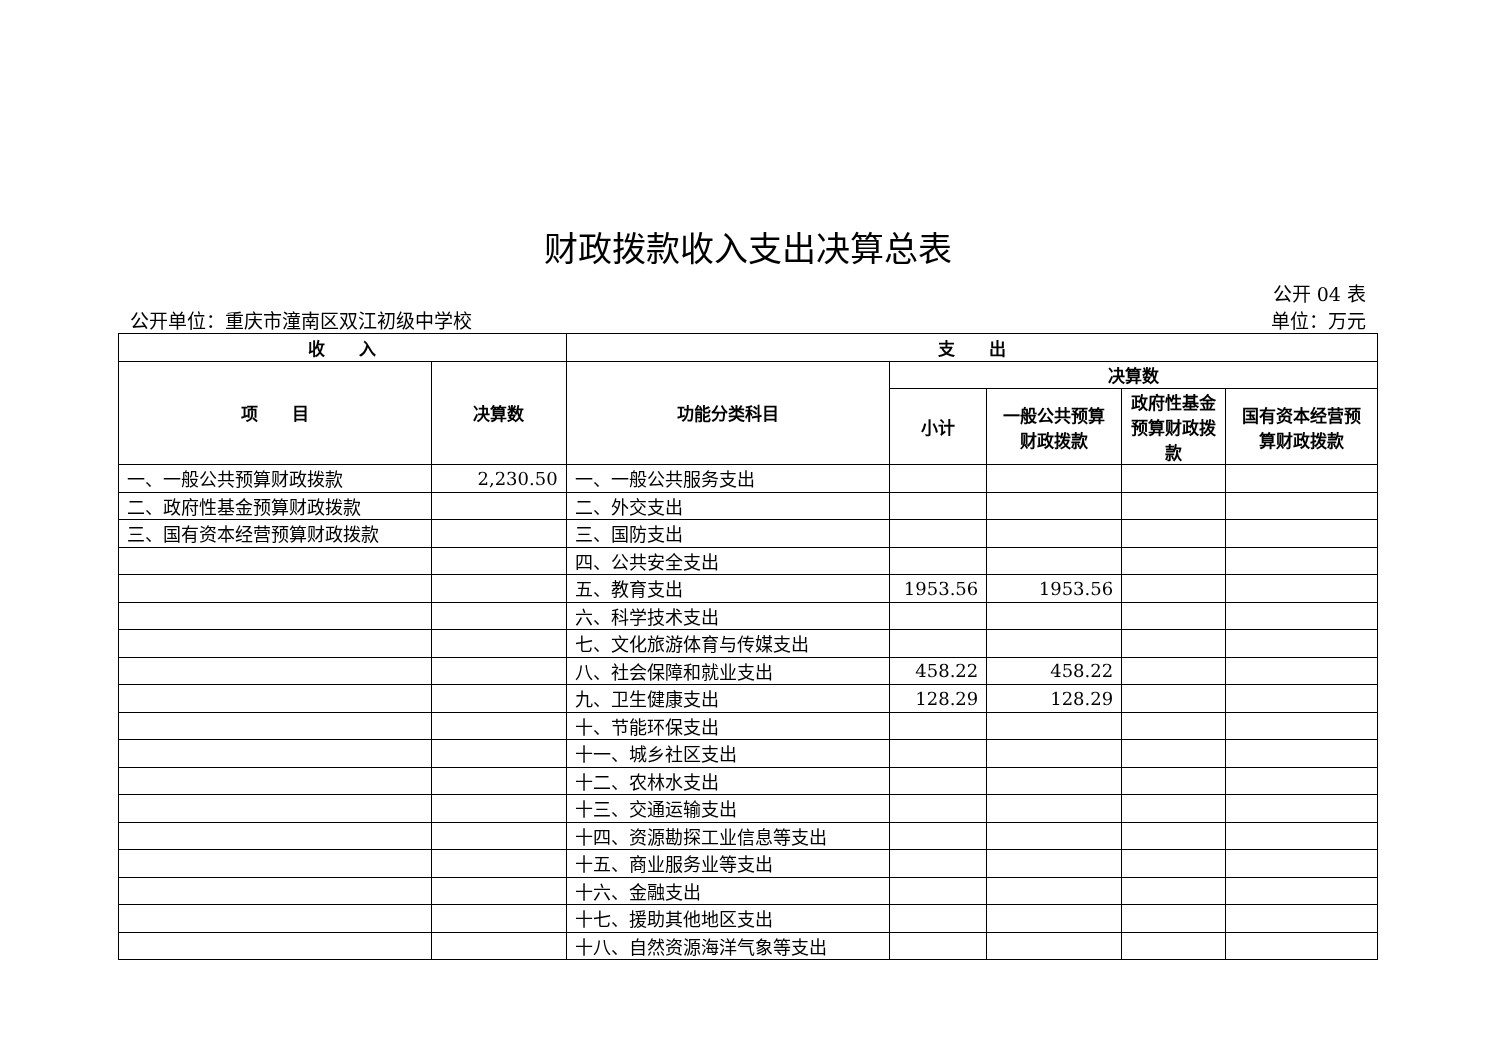财政拨款收入支出决算总表
公开 04 表
公开单位：重庆市潼南区双江初级中学校 单位：万元
| 收 入 | | 支 出 | | | | |
| --- | --- | --- | --- | --- | --- | --- |
| 项 目 | 决算数 | 功能分类科目 | 决算数 | | | |
| | | | 小计 | 一般公共预算财政拨款 | 政府性基金预算财政拨款 | 国有资本经营预算财政拨款 |
| 一、一般公共预算财政拨款 | 2,230.50 | 一、一般公共服务支出 | | | | |
| 二、政府性基金预算财政拨款 | | 二、外交支出 | | | | |
| 三、国有资本经营预算财政拨款 | | 三、国防支出 | | | | |
| | | 四、公共安全支出 | | | | |
| | | 五、教育支出 | 1953.56 | 1953.56 | | |
| | | 六、科学技术支出 | | | | |
| | | 七、文化旅游体育与传媒支出 | | | | |
| | | 八、社会保障和就业支出 | 458.22 | 458.22 | | |
| | | 九、卫生健康支出 | 128.29 | 128.29 | | |
| | | 十、节能环保支出 | | | | |
| | | 十一、城乡社区支出 | | | | |
| | | 十二、农林水支出 | | | | |
| | | 十三、交通运输支出 | | | | |
| | | 十四、资源勘探工业信息等支出 | | | | |
| | | 十五、商业服务业等支出 | | | | |
| | | 十六、金融支出 | | | | |
| | | 十七、援助其他地区支出 | | | | |
| | | 十八、自然资源海洋气象等支出 | | | | |